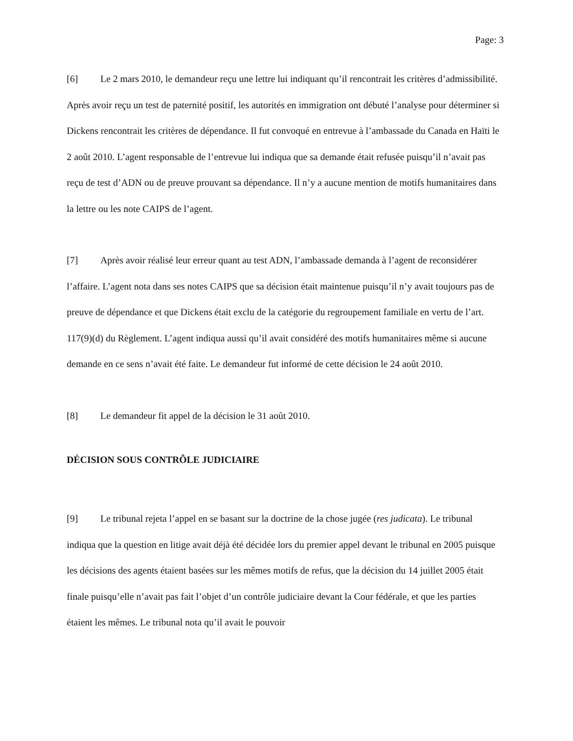Page: 3
[6] Le 2 mars 2010, le demandeur reçu une lettre lui indiquant qu’il rencontrait les critères d’admissibilité. Après avoir reçu un test de paternité positif, les autorités en immigration ont débuté l’analyse pour déterminer si Dickens rencontrait les critères de dépendance. Il fut convoqué en entrevue à l’ambassade du Canada en Haïti le 2 août 2010. L’agent responsable de l’entrevue lui indiqua que sa demande était refusée puisqu’il n’avait pas reçu de test d’ADN ou de preuve prouvant sa dépendance. Il n’y a aucune mention de motifs humanitaires dans la lettre ou les note CAIPS de l’agent.
[7] Après avoir réalisé leur erreur quant au test ADN, l’ambassade demanda à l’agent de reconsidérer l’affaire. L’agent nota dans ses notes CAIPS que sa décision était maintenue puisqu’il n’y avait toujours pas de preuve de dépendance et que Dickens était exclu de la catégorie du regroupement familiale en vertu de l’art. 117(9)(d) du Règlement. L’agent indiqua aussi qu’il avait considéré des motifs humanitaires même si aucune demande en ce sens n’avait été faite. Le demandeur fut informé de cette décision le 24 août 2010.
[8] Le demandeur fit appel de la décision le 31 août 2010.
DÉCISION SOUS CONTRÔLE JUDICIAIRE
[9] Le tribunal rejeta l’appel en se basant sur la doctrine de la chose jugée (res judicata). Le tribunal indiqua que la question en litige avait déjà été décidée lors du premier appel devant le tribunal en 2005 puisque les décisions des agents étaient basées sur les mêmes motifs de refus, que la décision du 14 juillet 2005 était finale puisqu’elle n’avait pas fait l’objet d’un contrôle judiciaire devant la Cour fédérale, et que les parties étaient les mêmes. Le tribunal nota qu’il avait le pouvoir